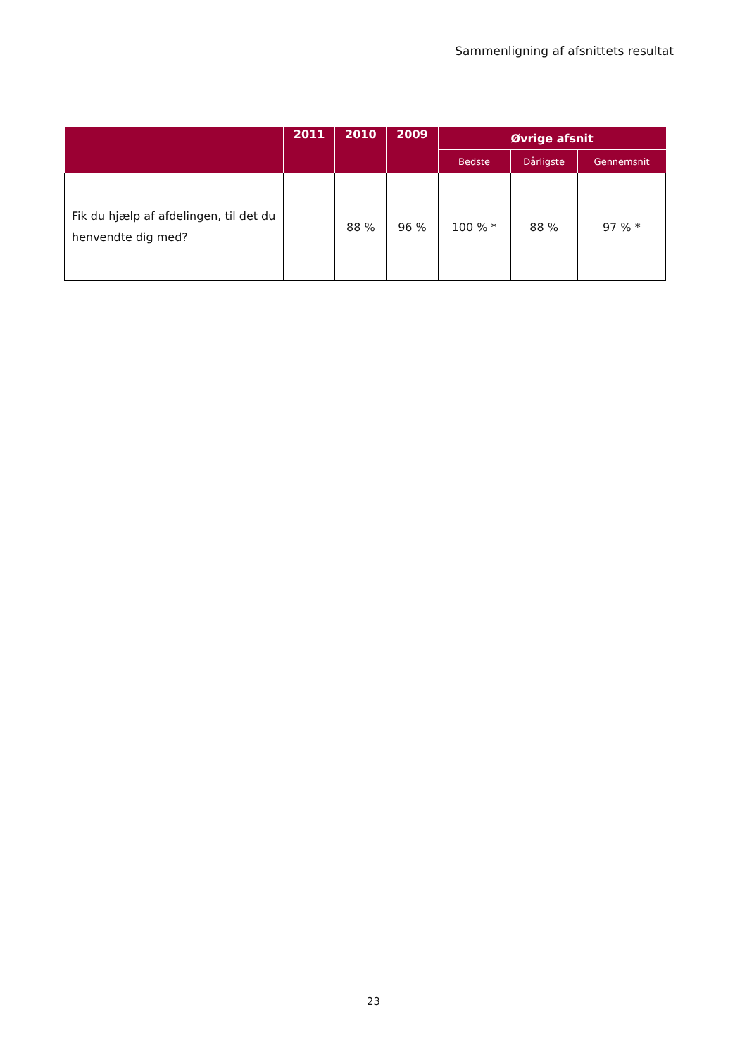Sammenligning af afsnittets resultat
| | 2011 | 2010 | 2009 | Øvrige afsnit | | |
| --- | --- | --- | --- | --- | --- | --- |
| | | | | Bedste | Dårligste | Gennemsnit |
| Fik du hjælp af afdelingen, til det du henvendte dig med? | | 88 % | 96 % | 100 % * | 88 % | 97 % * |
23